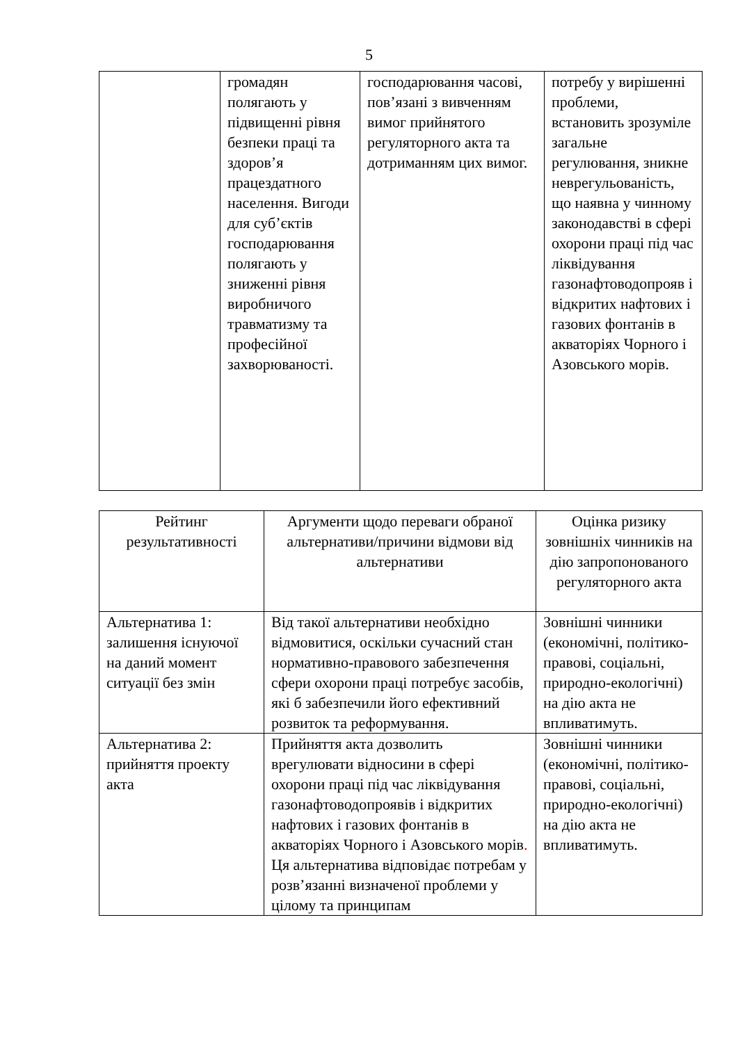5
| | громадян полягають у підвищенні рівня безпеки праці та здоров’я працездатного населення. Вигоди для суб’єктів господарювання полягають у зниженні рівня виробничого травматизму та професійної захворюваності. | господарювання часові, пов’язані з вивченням вимог прийнятого регуляторного акта та дотриманням цих вимог. | потребу у вирішенні проблеми, встановить зрозуміле загальне регулювання, зникне неврегульованість, що наявна у чинному законодавстві в сфері охорони праці під час ліквідування газонафтоводопрояв і відкритих нафтових і газових фонтанів в акваторіях Чорного і Азовського морів. |
| Рейтинг результативності | Аргументи щодо переваги обраної альтернативи/причини відмови від альтернативи | Оцінка ризику зовнішніх чинників на дію запропонованого регуляторного акта |
| Альтернатива 1: залишення існуючої на даний момент ситуації без змін | Від такої альтернативи необхідно відмовитися, оскільки сучасний стан нормативно-правового забезпечення сфери охорони праці потребує засобів, які б забезпечили його ефективний розвиток та реформування. | Зовнішні чинники (економічні, політико-правові, соціальні, природно-екологічні) на дію акта не впливатимуть. |
| Альтернатива 2: прийняття проекту акта | Прийняття акта дозволить врегулювати відносини в сфері охорони праці під час ліквідування газонафтоводопроявів і відкритих нафтових і газових фонтанів в акваторіях Чорного і Азовського морів . Ця альтернатива відповідає потребам у розв’язанні визначеної проблеми у цілому та принципам | Зовнішні чинники (економічні, політико-правові, соціальні, природно-екологічні) на дію акта не впливатимуть. |